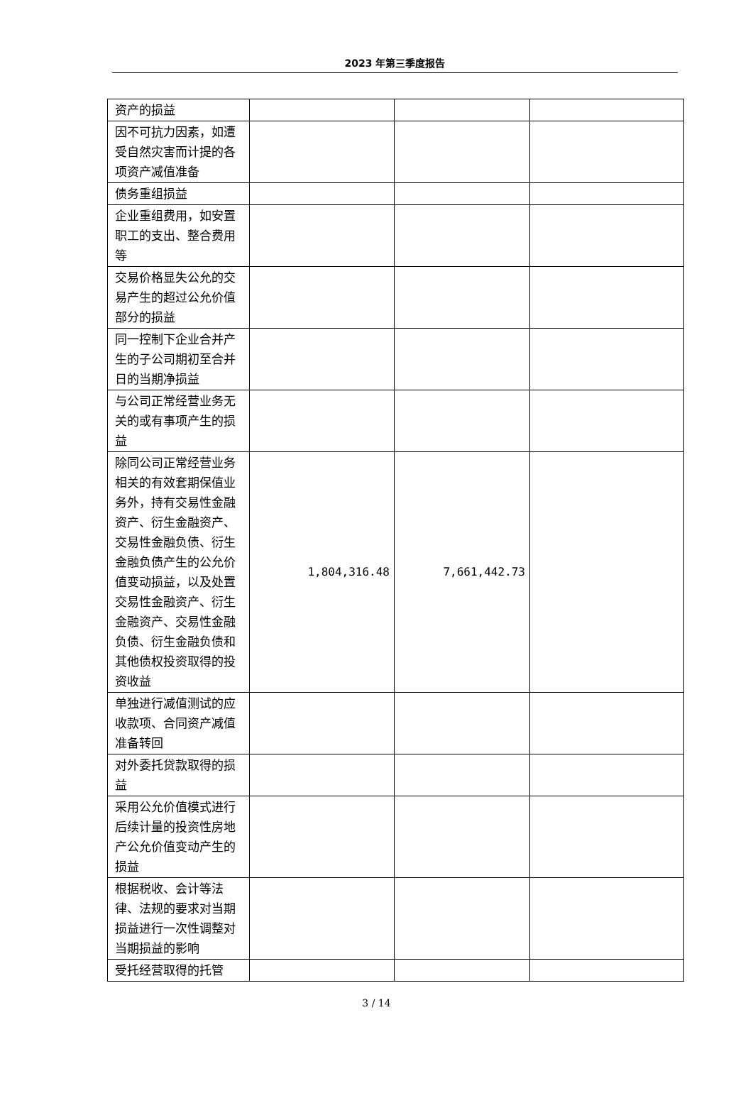2023 年第三季度报告
| 资产的损益 | | | |
| 因不可抗力因素，如遭受自然灾害而计提的各项资产减值准备 | | | |
| 债务重组损益 | | | |
| 企业重组费用，如安置职工的支出、整合费用等 | | | |
| 交易价格显失公允的交易产生的超过公允价值部分的损益 | | | |
| 同一控制下企业合并产生的子公司期初至合并日的当期净损益 | | | |
| 与公司正常经营业务无关的或有事项产生的损益 | | | |
| 除同公司正常经营业务相关的有效套期保值业务外，持有交易性金融资产、衍生金融资产、交易性金融负债、衍生金融负债产生的公允价值变动损益，以及处置交易性金融资产、衍生金融资产、交易性金融负债、衍生金融负债和其他债权投资取得的投资收益 | 1,804,316.48 | 7,661,442.73 | |
| 单独进行减值测试的应收款项、合同资产减值准备转回 | | | |
| 对外委托贷款取得的损益 | | | |
| 采用公允价值模式进行后续计量的投资性房地产公允价值变动产生的损益 | | | |
| 根据税收、会计等法律、法规的要求对当期损益进行一次性调整对当期损益的影响 | | | |
| 受托经营取得的托管 | | | |
3 / 14